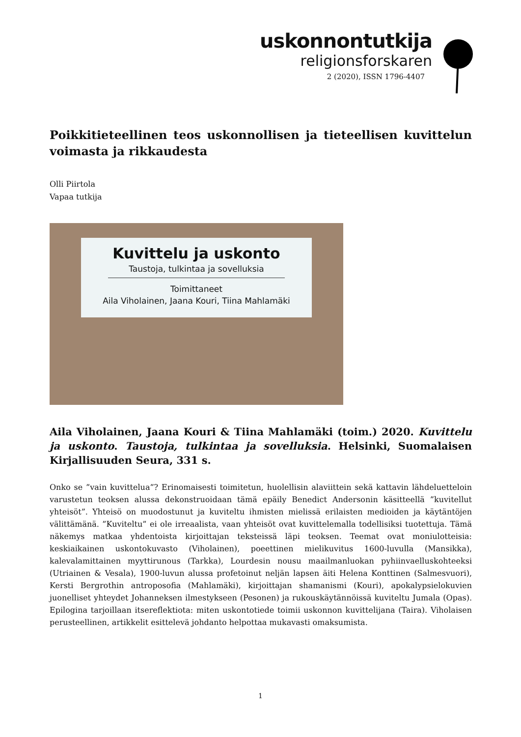uskonnontutkija
religionsforskaren
2 (2020), ISSN 1796-4407
Poikkitieteellinen teos uskonnollisen ja tieteellisen kuvittelun voimasta ja rikkaudesta
Olli Piirtola
Vapaa tutkija
Kuvittelu ja uskonto
Taustoja, tulkintaa ja sovelluksia
Toimittaneet
Aila Viholainen, Jaana Kouri, Tiina Mahlamäki
Aila Viholainen, Jaana Kouri & Tiina Mahlamäki (toim.) 2020. Kuvittelu ja uskonto. Taustoja, tulkintaa ja sovelluksia. Helsinki, Suomalaisen Kirjallisuuden Seura, 331 s.
Onko se ”vain kuvittelua”? Erinomaisesti toimitetun, huolellisin alaviittein sekä kattavin lähdeluetteloin varustetun teoksen alussa dekonstruoidaan tämä epäily Benedict Andersonin käsitteellä ”kuvitellut yhteisöt”. Yhteisö on muodostunut ja kuviteltu ihmisten mielissä erilaisten medioiden ja käytäntöjen välittämänä. ”Kuviteltu” ei ole irreaalista, vaan yhteisöt ovat kuvittelemalla todellisiksi tuotettuja. Tämä näkemys matkaa yhdentoista kirjoittajan teksteissä läpi teoksen. Teemat ovat moniulotteisia: keskiaikainen uskontokuvasto (Viholainen), poeettinen mielikuvitus 1600-luvulla (Mansikka), kalevalamittainen myyttirunous (Tarkka), Lourdesin nousu maailmanluokan pyhiinvaelluskohteeksi (Utriainen & Vesala), 1900-luvun alussa profetoinut neljän lapsen äiti Helena Konttinen (Salmesvuori), Kersti Bergrothin antroposofia (Mahlamäki), kirjoittajan shamanismi (Kouri), apokalypsielokuvien juonelliset yhteydet Johanneksen ilmestykseen (Pesonen) ja rukouskäytännöissä kuviteltu Jumala (Opas). Epilogina tarjoillaan itsereflektiota: miten uskontotiede toimii uskonnon kuvittelijana (Taira). Viholaisen perusteellinen, artikkelit esittelevä johdanto helpottaa mukavasti omaksumista.
1